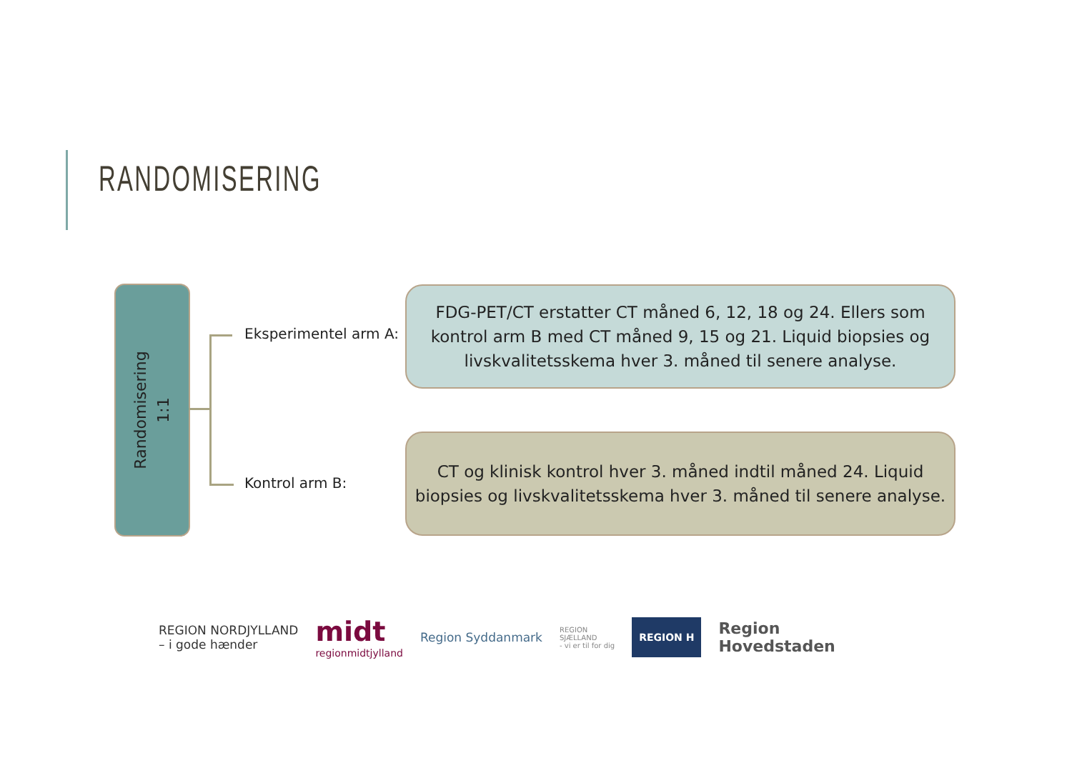RANDOMISERING
Randomisering
1:1
Eksperimentel arm A:
Kontrol arm B:
FDG-PET/CT erstatter CT måned 6, 12, 18 og 24. Ellers som kontrol arm B med CT måned 9, 15 og 21. Liquid biopsies og livskvalitetsskema hver 3. måned til senere analyse.
CT og klinisk kontrol hver 3. måned indtil måned 24. Liquid biopsies og livskvalitetsskema hver 3. måned til senere analyse.
REGION NORDJYLLAND
– i gode hænder
midt
regionmidtjylland
Region Syddanmark
REGION
SJÆLLAND
- vi er til for dig
REGION H
Region
Hovedstaden